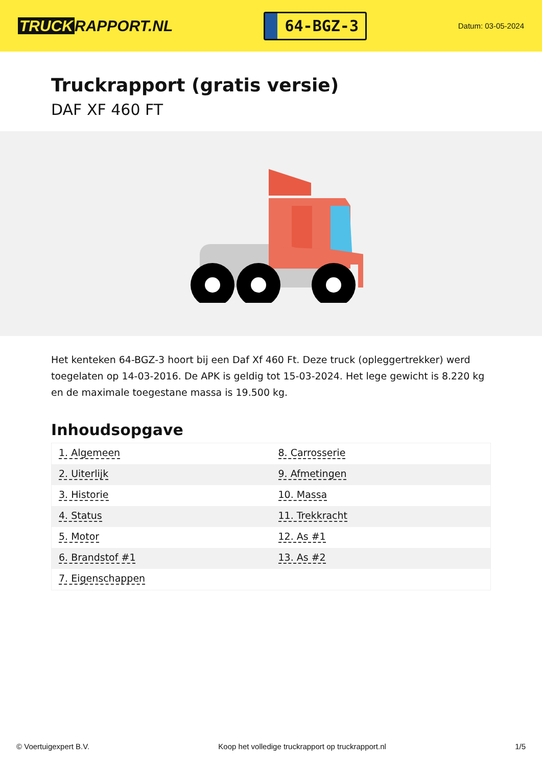TRUCK RAPPORT.NL
64-BGZ-3
Datum: 03-05-2024
Truckrapport (gratis versie)
DAF XF 460 FT
Het kenteken 64-BGZ-3 hoort bij een Daf Xf 460 Ft. Deze truck (opleggertrekker) werd toegelaten op 14-03-2016. De APK is geldig tot 15-03-2024. Het lege gewicht is 8.220 kg en de maximale toegestane massa is 19.500 kg.
Inhoudsopgave
| 1. Algemeen | 8. Carrosserie |
| 2. Uiterlijk | 9. Afmetingen |
| 3. Historie | 10. Massa |
| 4. Status | 11. Trekkracht |
| 5. Motor | 12. As #1 |
| 6. Brandstof #1 | 13. As #2 |
| 7. Eigenschappen | |
© Voertuigexpert B.V. Koop het volledige truckrapport op truckrapport.nl 1/5